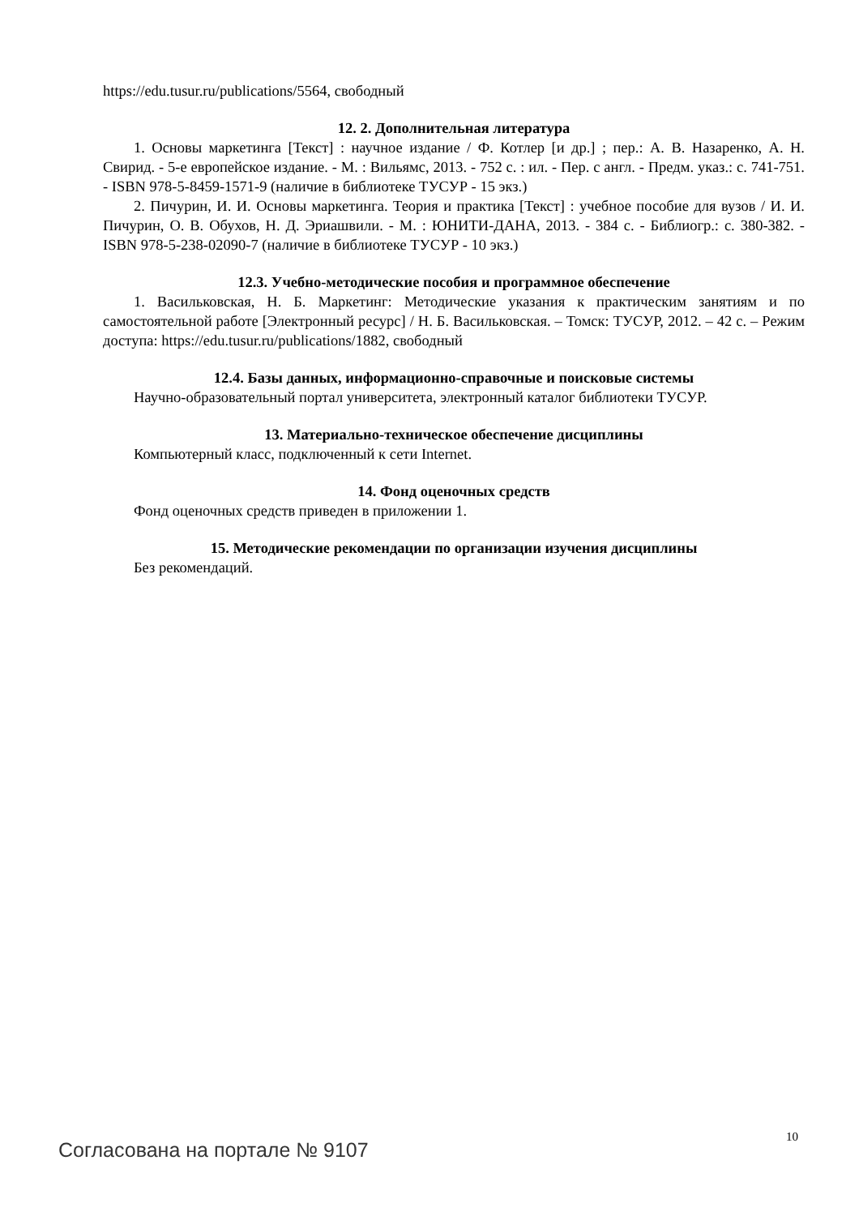https://edu.tusur.ru/publications/5564, свободный
12. 2. Дополнительная литература
1. Основы маркетинга [Текст] : научное издание / Ф. Котлер [и др.] ; пер.: А. В. Назаренко, А. Н. Свирид. - 5-е европейское издание. - М. : Вильямс, 2013. - 752 с. : ил. - Пер. с англ. - Предм. указ.: с. 741-751. - ISBN 978-5-8459-1571-9 (наличие в библиотеке ТУСУР - 15 экз.)
2. Пичурин, И. И. Основы маркетинга. Теория и практика [Текст] : учебное пособие для вузов / И. И. Пичурин, О. В. Обухов, Н. Д. Эриашвили. - М. : ЮНИТИ-ДАНА, 2013. - 384 с. - Библиогр.: с. 380-382. - ISBN 978-5-238-02090-7 (наличие в библиотеке ТУСУР - 10 экз.)
12.3. Учебно-методические пособия и программное обеспечение
1. Васильковская, Н. Б. Маркетинг: Методические указания к практическим занятиям и по самостоятельной работе [Электронный ресурс] / Н. Б. Васильковская. – Томск: ТУСУР, 2012. – 42 с. – Режим доступа: https://edu.tusur.ru/publications/1882, свободный
12.4. Базы данных, информационно-справочные и поисковые системы
Научно-образовательный портал университета, электронный каталог библиотеки ТУСУР.
13. Материально-техническое обеспечение дисциплины
Компьютерный класс, подключенный к сети Internet.
14. Фонд оценочных средств
Фонд оценочных средств приведен в приложении 1.
15. Методические рекомендации по организации изучения дисциплины
Без рекомендаций.
10
Согласована на портале № 9107